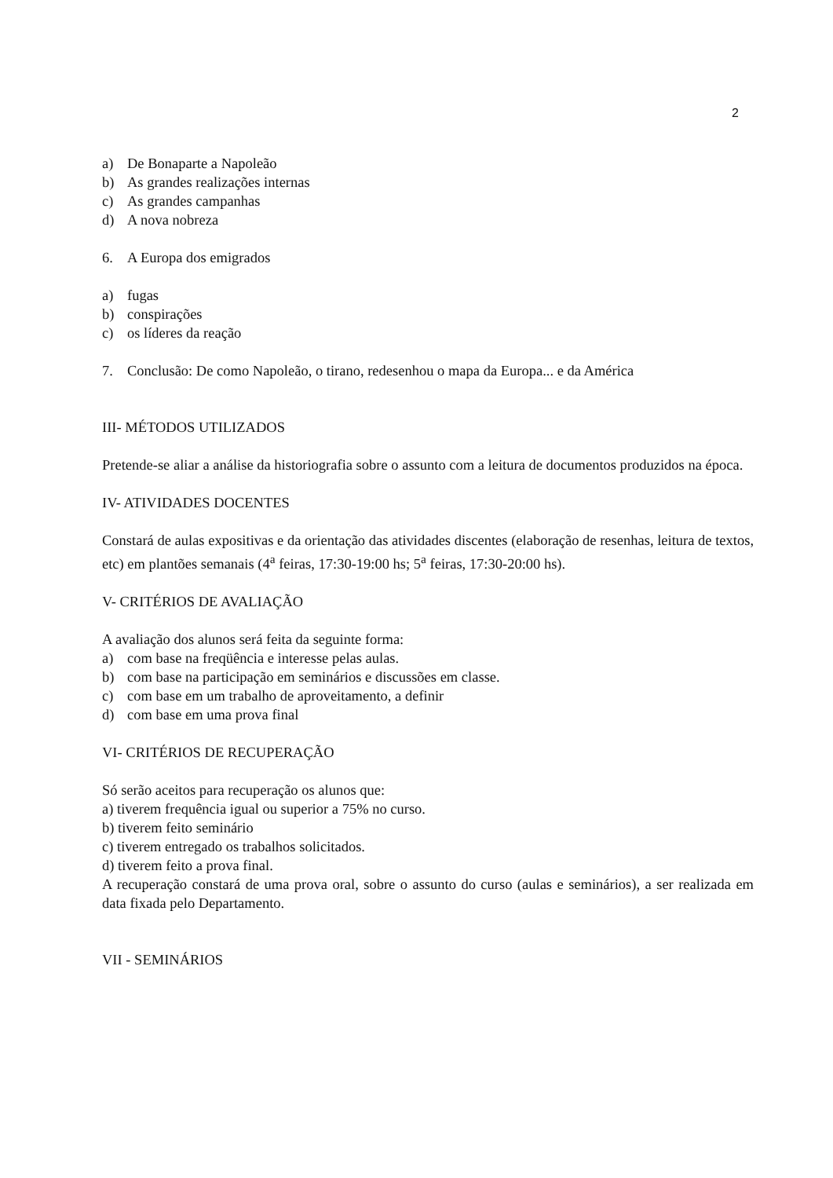2
a) De Bonaparte a Napoleão
b) As grandes realizações internas
c) As grandes campanhas
d) A nova nobreza
6. A Europa dos emigrados
a) fugas
b) conspirações
c) os líderes da reação
7. Conclusão: De como Napoleão, o tirano, redesenhou o mapa da Europa... e da América
III- MÉTODOS UTILIZADOS
Pretende-se aliar a análise da historiografia sobre o assunto com a leitura de documentos produzidos na época.
IV- ATIVIDADES DOCENTES
Constará de aulas expositivas e da orientação das atividades discentes (elaboração de resenhas, leitura de textos, etc) em plantões semanais (4<sup>a</sup> feiras, 17:30-19:00 hs; 5<sup>a</sup> feiras, 17:30-20:00 hs).
V- CRITÉRIOS DE AVALIAÇÃO
A avaliação dos alunos será feita da seguinte forma:
a) com base na freqüência e interesse pelas aulas.
b) com base na participação em seminários e discussões em classe.
c) com base em um trabalho de aproveitamento, a definir
d) com base em uma prova final
VI- CRITÉRIOS DE RECUPERAÇÃO
Só serão aceitos para recuperação os alunos que:
a) tiverem frequência igual ou superior a 75% no curso.
b) tiverem feito seminário
c) tiverem entregado os trabalhos solicitados.
d) tiverem feito a prova final.
A recuperação constará de uma prova oral, sobre o assunto do curso (aulas e seminários), a ser realizada em data fixada pelo Departamento.
VII - SEMINÁRIOS